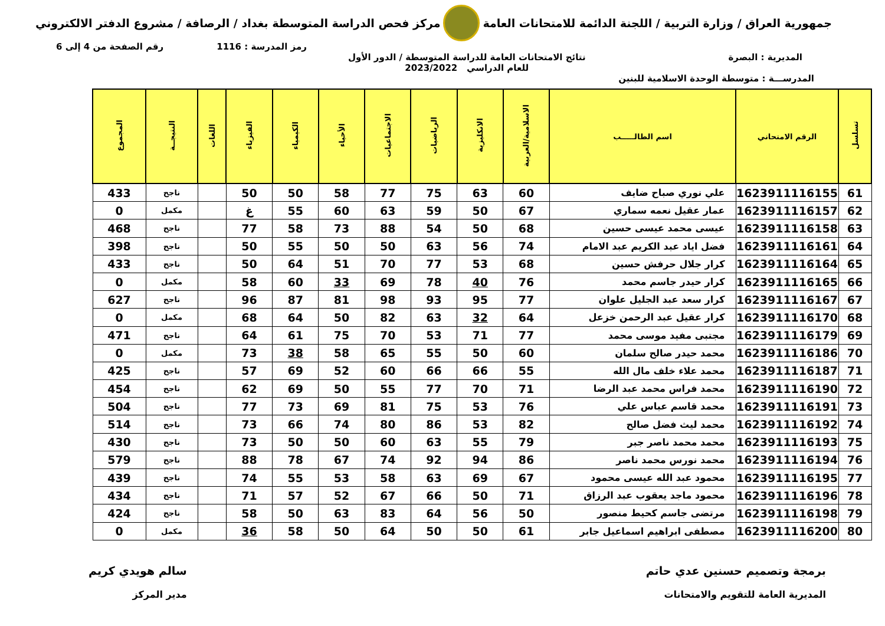جمهورية العراق / وزارة التربية / اللجنة الدائمة للامتحانات العامة
مركز فحص الدراسة المتوسطة بغداد / الرصافة / مشروع الدفتر الالكتروني
رمز المدرسة : 1116 رقم الصفحة من 4 إلى 6
المديرية : البصرة نتائج الامتحانات العامة للدراسة المتوسطة / الدور الأول
للعام الدراسي 2023/2022
المدرســـة : متوسطة الوحدة الاسلامية للبنين
| تسلسل | الرقم الامتحاني | اسم الطالـــــب | الاسلامية/العربية | الانكليزية | الرياضيات | الاجتماعيات | الأحياء | الكيمياء | الفيزياء | اللغات | النتيجــة | المجموع |
| --- | --- | --- | --- | --- | --- | --- | --- | --- | --- | --- | --- | --- |
| 61 | 1623911116155 | علي نوري صباح ضايف | 60 | 63 | 75 | 77 | 58 | 50 | 50 | | ناجح | 433 |
| 62 | 1623911116157 | عمار عقيل نعمه سماري | 67 | 50 | 59 | 63 | 60 | 55 | غ | | مكمل | 0 |
| 63 | 1623911116158 | عيسى محمد عيسى حسين | 68 | 50 | 54 | 88 | 73 | 58 | 77 | | ناجح | 468 |
| 64 | 1623911116161 | فضل اياد عبد الكريم عبد الامام | 74 | 56 | 63 | 50 | 50 | 55 | 50 | | ناجح | 398 |
| 65 | 1623911116164 | كرار جلال حرفش حسين | 68 | 53 | 77 | 70 | 51 | 64 | 50 | | ناجح | 433 |
| 66 | 1623911116165 | كرار حيدر جاسم محمد | 76 | 40 | 78 | 69 | 33 | 60 | 58 | | مكمل | 0 |
| 67 | 1623911116167 | كرار سعد عبد الجليل علوان | 77 | 95 | 93 | 98 | 81 | 87 | 96 | | ناجح | 627 |
| 68 | 1623911116170 | كرار عقيل عبد الرحمن خزعل | 64 | 32 | 63 | 82 | 50 | 64 | 68 | | مكمل | 0 |
| 69 | 1623911116179 | مجتبى مفيد موسى محمد | 77 | 71 | 53 | 70 | 75 | 61 | 64 | | ناجح | 471 |
| 70 | 1623911116186 | محمد حيدر صالح سلمان | 60 | 50 | 55 | 65 | 58 | 38 | 73 | | مكمل | 0 |
| 71 | 1623911116187 | محمد علاء خلف مال الله | 55 | 66 | 66 | 60 | 52 | 69 | 57 | | ناجح | 425 |
| 72 | 1623911116190 | محمد فراس محمد عبد الرضا | 71 | 70 | 77 | 55 | 50 | 69 | 62 | | ناجح | 454 |
| 73 | 1623911116191 | محمد قاسم عباس علي | 76 | 53 | 75 | 81 | 69 | 73 | 77 | | ناجح | 504 |
| 74 | 1623911116192 | محمد ليث فضل صالح | 82 | 53 | 86 | 80 | 74 | 66 | 73 | | ناجح | 514 |
| 75 | 1623911116193 | محمد محمد ناصر جبر | 79 | 55 | 63 | 60 | 50 | 50 | 73 | | ناجح | 430 |
| 76 | 1623911116194 | محمد نورس محمد ناصر | 86 | 94 | 92 | 74 | 67 | 78 | 88 | | ناجح | 579 |
| 77 | 1623911116195 | محمود عبد الله عيسى محمود | 67 | 69 | 63 | 58 | 53 | 55 | 74 | | ناجح | 439 |
| 78 | 1623911116196 | محمود ماجد يعقوب عبد الرزاق | 71 | 50 | 66 | 67 | 52 | 57 | 71 | | ناجح | 434 |
| 79 | 1623911116198 | مرتضى جاسم كحيط منصور | 50 | 56 | 64 | 83 | 63 | 50 | 58 | | ناجح | 424 |
| 80 | 1623911116200 | مصطفى ابراهيم اسماعيل جابر | 61 | 50 | 50 | 64 | 50 | 58 | 36 | | مكمل | 0 |
برمجة وتصميم حسنين عدي حاتم
المديرية العامة للتقويم والامتحانات
سالم هويدي كريم
مدير المركز